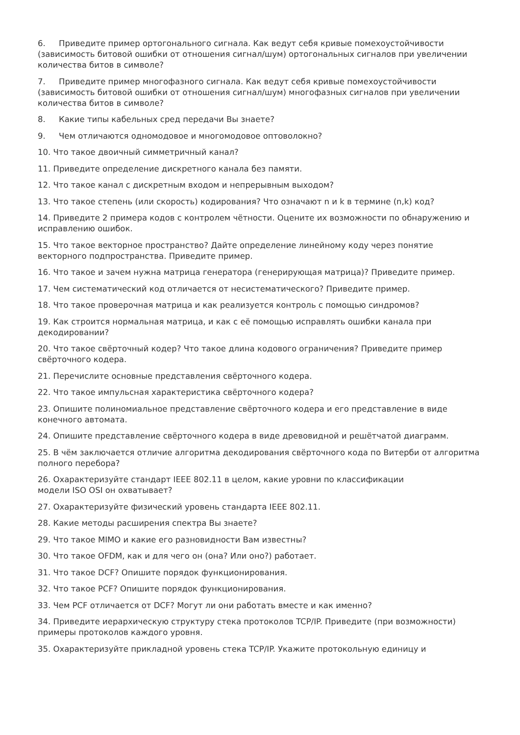6. Приведите пример ортогонального сигнала. Как ведут себя кривые помехоустойчивости (зависимость битовой ошибки от отношения сигнал/шум) ортогональных сигналов при увеличении количества битов в символе?
7. Приведите пример многофазного сигнала. Как ведут себя кривые помехоустойчивости (зависимость битовой ошибки от отношения сигнал/шум) многофазных сигналов при увеличении количества битов в символе?
8. Какие типы кабельных сред передачи Вы знаете?
9. Чем отличаются одномодовое и многомодовое оптоволокно?
10. Что такое двоичный симметричный канал?
11. Приведите определение дискретного канала без памяти.
12. Что такое канал с дискретным входом и непрерывным выходом?
13. Что такое степень (или скорость) кодирования? Что означают n и k в термине (n,k) код?
14. Приведите 2 примера кодов с контролем чётности. Оцените их возможности по обнаружению и исправлению ошибок.
15. Что такое векторное пространство? Дайте определение линейному коду через понятие векторного подпространства. Приведите пример.
16. Что такое и зачем нужна матрица генератора (генерирующая матрица)? Приведите пример.
17. Чем систематический код отличается от несистематического? Приведите пример.
18. Что такое проверочная матрица и как реализуется контроль с помощью синдромов?
19. Как строится нормальная матрица, и как с её помощью исправлять ошибки канала при декодировании?
20. Что такое свёрточный кодер? Что такое длина кодового ограничения? Приведите пример свёрточного кодера.
21. Перечислите основные представления свёрточного кодера.
22. Что такое импульсная характеристика свёрточного кодера?
23. Опишите полиномиальное представление свёрточного кодера и его представление в виде конечного автомата.
24. Опишите представление свёрточного кодера в виде древовидной и решётчатой диаграмм.
25. В чём заключается отличие алгоритма декодирования свёрточного кода по Витерби от алгоритма полного перебора?
26. Охарактеризуйте стандарт IEEE 802.11 в целом, какие уровни по классификации
модели ISO OSI он охватывает?
27. Охарактеризуйте физический уровень стандарта IEEE 802.11.
28. Какие методы расширения спектра Вы знаете?
29. Что такое MIMO и какие его разновидности Вам известны?
30. Что такое OFDM, как и для чего он (она? Или оно?) работает.
31. Что такое DCF? Опишите порядок функционирования.
32. Что такое PCF? Опишите порядок функционирования.
33. Чем PCF отличается от DCF? Могут ли они работать вместе и как именно?
34. Приведите иерархическую структуру стека протоколов TCP/IP. Приведите (при возможности) примеры протоколов каждого уровня.
35. Охарактеризуйте прикладной уровень стека TCP/IP. Укажите протокольную единицу и